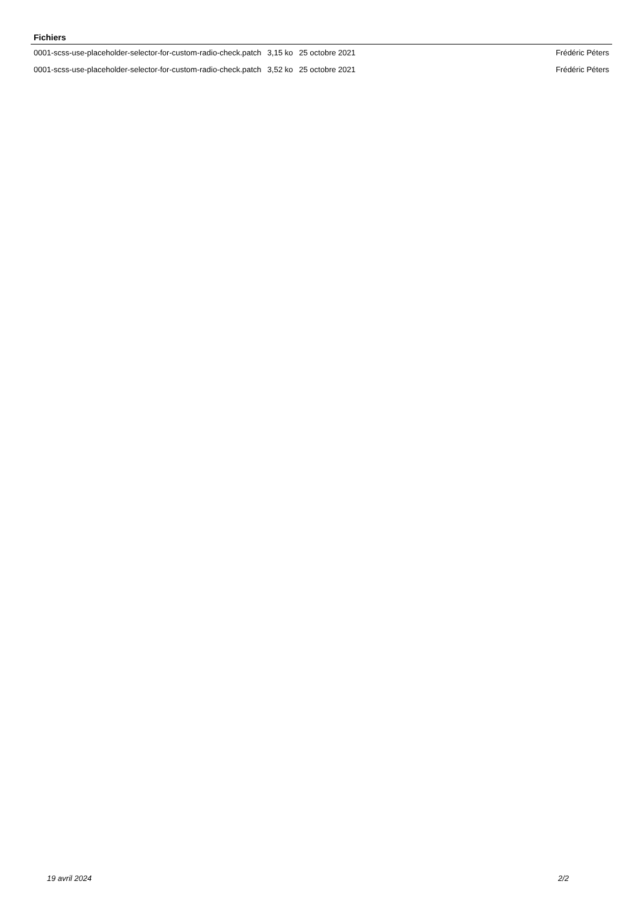Fichiers
| 0001-scss-use-placeholder-selector-for-custom-radio-check.patch | 3,15 ko | 25 octobre 2021 | Frédéric Péters |
| 0001-scss-use-placeholder-selector-for-custom-radio-check.patch | 3,52 ko | 25 octobre 2021 | Frédéric Péters |
19 avril 2024 2/2